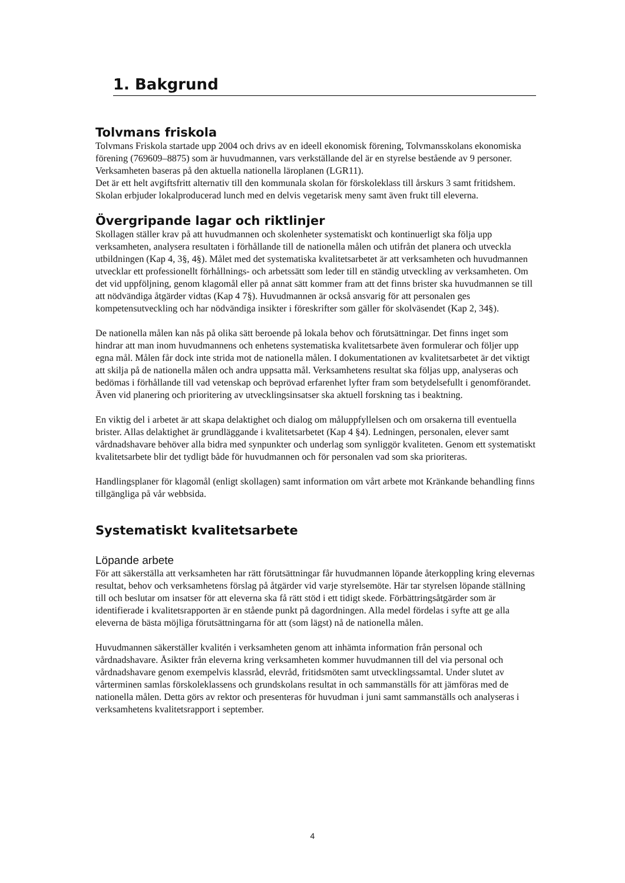1. Bakgrund
Tolvmans friskola
Tolvmans Friskola startade upp 2004 och drivs av en ideell ekonomisk förening, Tolvmansskolans ekonomiska förening (769609–8875) som är huvudmannen, vars verkställande del är en styrelse bestående av 9 personer. Verksamheten baseras på den aktuella nationella läroplanen (LGR11).
Det är ett helt avgiftsfritt alternativ till den kommunala skolan för förskoleklass till årskurs 3 samt fritidshem. Skolan erbjuder lokalproducerad lunch med en delvis vegetarisk meny samt även frukt till eleverna.
Övergripande lagar och riktlinjer
Skollagen ställer krav på att huvudmannen och skolenheter systematiskt och kontinuerligt ska följa upp verksamheten, analysera resultaten i förhållande till de nationella målen och utifrån det planera och utveckla utbildningen (Kap 4, 3§, 4§). Målet med det systematiska kvalitetsarbetet är att verksamheten och huvudmannen utvecklar ett professionellt förhållnings- och arbetssätt som leder till en ständig utveckling av verksamheten. Om det vid uppföljning, genom klagomål eller på annat sätt kommer fram att det finns brister ska huvudmannen se till att nödvändiga åtgärder vidtas (Kap 4 7§). Huvudmannen är också ansvarig för att personalen ges kompetensutveckling och har nödvändiga insikter i föreskrifter som gäller för skolväsendet (Kap 2, 34§).
De nationella målen kan nås på olika sätt beroende på lokala behov och förutsättningar. Det finns inget som hindrar att man inom huvudmannens och enhetens systematiska kvalitetsarbete även formulerar och följer upp egna mål. Målen får dock inte strida mot de nationella målen. I dokumentationen av kvalitetsarbetet är det viktigt att skilja på de nationella målen och andra uppsatta mål. Verksamhetens resultat ska följas upp, analyseras och bedömas i förhållande till vad vetenskap och beprövad erfarenhet lyfter fram som betydelsefullt i genomförandet. Även vid planering och prioritering av utvecklingsinsatser ska aktuell forskning tas i beaktning.
En viktig del i arbetet är att skapa delaktighet och dialog om måluppfyllelsen och om orsakerna till eventuella brister. Allas delaktighet är grundläggande i kvalitetsarbetet (Kap 4 §4). Ledningen, personalen, elever samt vårdnadshavare behöver alla bidra med synpunkter och underlag som synliggör kvaliteten. Genom ett systematiskt kvalitetsarbete blir det tydligt både för huvudmannen och för personalen vad som ska prioriteras.
Handlingsplaner för klagomål (enligt skollagen) samt information om vårt arbete mot Kränkande behandling finns tillgängliga på vår webbsida.
Systematiskt kvalitetsarbete
Löpande arbete
För att säkerställa att verksamheten har rätt förutsättningar får huvudmannen löpande återkoppling kring elevernas resultat, behov och verksamhetens förslag på åtgärder vid varje styrelsemöte. Här tar styrelsen löpande ställning till och beslutar om insatser för att eleverna ska få rätt stöd i ett tidigt skede. Förbättringsåtgärder som är identifierade i kvalitetsrapporten är en stående punkt på dagordningen. Alla medel fördelas i syfte att ge alla eleverna de bästa möjliga förutsättningarna för att (som lägst) nå de nationella målen.
Huvudmannen säkerställer kvalitén i verksamheten genom att inhämta information från personal och vårdnadshavare. Åsikter från eleverna kring verksamheten kommer huvudmannen till del via personal och vårdnadshavare genom exempelvis klassråd, elevråd, fritidsmöten samt utvecklingssamtal. Under slutet av vårterminen samlas förskoleklassens och grundskolans resultat in och sammanställs för att jämföras med de nationella målen. Detta görs av rektor och presenteras för huvudman i juni samt sammanställs och analyseras i verksamhetens kvalitetsrapport i september.
4